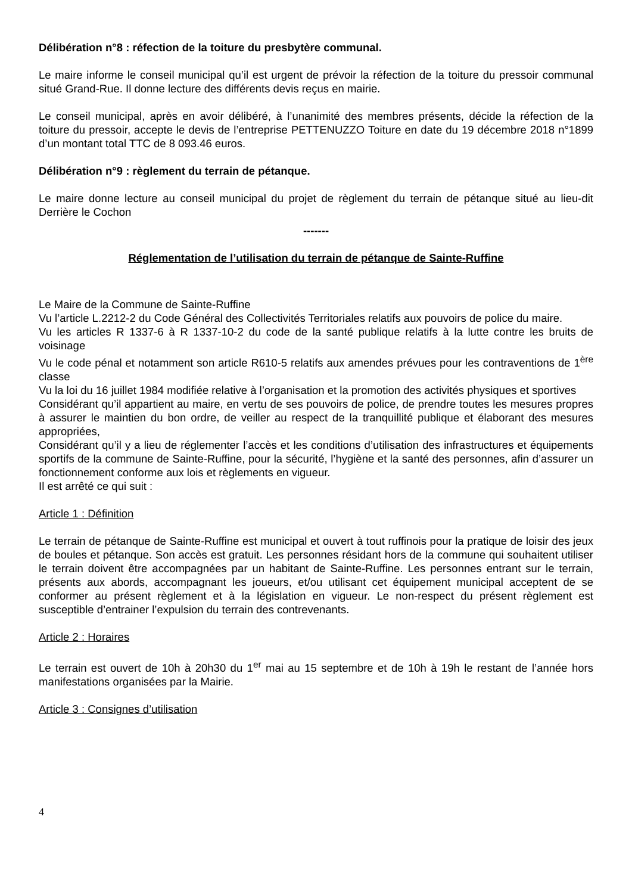Délibération n°8 : réfection de la toiture du presbytère communal.
Le maire informe le conseil municipal qu’il est urgent de prévoir la réfection de la toiture du pressoir communal situé Grand-Rue. Il donne lecture des différents devis reçus en mairie.
Le conseil municipal, après en avoir délibéré, à l’unanimité des membres présents, décide la réfection de la toiture du pressoir, accepte le devis de l’entreprise PETTENUZZO Toiture en date du 19 décembre 2018 n°1899 d’un montant total TTC de 8 093.46 euros.
Délibération n°9 : règlement du terrain de pétanque.
Le maire donne lecture au conseil municipal du projet de règlement du terrain de pétanque situé au lieu-dit Derrière le Cochon
-------
Réglementation de l’utilisation du terrain de pétanque de Sainte-Ruffine
Le Maire de la Commune de Sainte-Ruffine
Vu l’article L.2212-2 du Code Général des Collectivités Territoriales relatifs aux pouvoirs de police du maire.
Vu les articles R 1337-6 à R 1337-10-2 du code de la santé publique relatifs à la lutte contre les bruits de voisinage
Vu le code pénal et notamment son article R610-5 relatifs aux amendes prévues pour les contraventions de 1<sup>ère</sup> classe
Vu la loi du 16 juillet 1984 modifiée relative à l’organisation et la promotion des activités physiques et sportives
Considérant qu’il appartient au maire, en vertu de ses pouvoirs de police, de prendre toutes les mesures propres à assurer le maintien du bon ordre, de veiller au respect de la tranquillité publique et élaborant des mesures appropriées,
Considérant qu’il y a lieu de réglementer l’accès et les conditions d’utilisation des infrastructures et équipements sportifs de la commune de Sainte-Ruffine, pour la sécurité, l’hygiène et la santé des personnes, afin d’assurer un fonctionnement conforme aux lois et règlements en vigueur.
Il est arrêté ce qui suit :
Article 1 : Définition
Le terrain de pétanque de Sainte-Ruffine est municipal et ouvert à tout ruffinois pour la pratique de loisir des jeux de boules et pétanque. Son accès est gratuit. Les personnes résidant hors de la commune qui souhaitent utiliser le terrain doivent être accompagnées par un habitant de Sainte-Ruffine. Les personnes entrant sur le terrain, présents aux abords, accompagnant les joueurs, et/ou utilisant cet équipement municipal acceptent de se conformer au présent règlement et à la législation en vigueur. Le non-respect du présent règlement est susceptible d’entrainer l’expulsion du terrain des contrevenants.
Article 2 : Horaires
Le terrain est ouvert de 10h à 20h30 du 1<sup>er</sup> mai au 15 septembre et de 10h à 19h le restant de l’année hors manifestations organisées par la Mairie.
Article 3 : Consignes d’utilisation
4